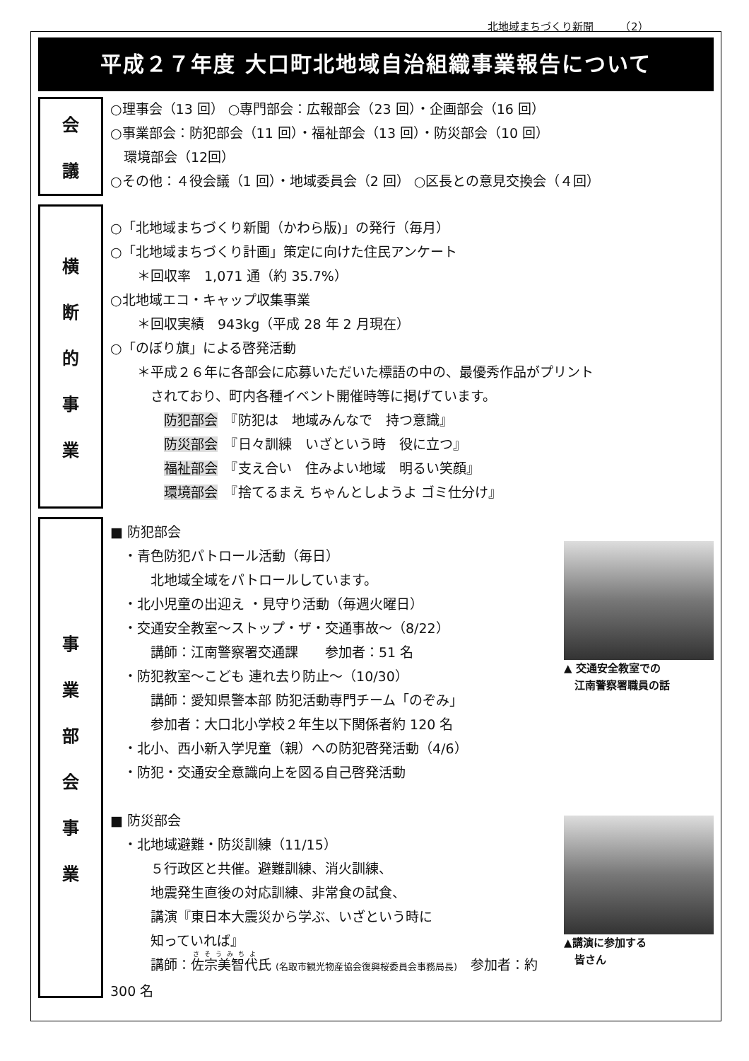北地域まちづくり新聞　　　（2）
平成２７年度 大口町北地域自治組織事業報告について
会議
○理事会（13 回） ○専門部会：広報部会（23 回）・企画部会（16 回）
○事業部会：防犯部会（11 回）・福祉部会（13 回）・防災部会（10 回）
　環境部会（12回）
○その他：４役会議（1 回）・地域委員会（2 回） ○区長との意見交換会（４回）
横断的事業
○「北地域まちづくり新聞（かわら版)」の発行（毎月）
○「北地域まちづくり計画」策定に向けた住民アンケート
　　＊回収率　1,071 通（約 35.7%）
○北地域エコ・キャップ収集事業
　　＊回収実績　943kg（平成 28 年 2 月現在）
○「のぼり旗」による啓発活動
　　＊平成２６年に各部会に応募いただいた標語の中の、最優秀作品がプリント
　　　されており、町内各種イベント開催時等に掲げています。
　　　　防犯部会　『防犯は　地域みんなで　持つ意識』
　　　　防災部会　『日々訓練　いざという時　役に立つ』
　　　　福祉部会　『支え合い　住みよい地域　明るい笑顔』
　　　　環境部会　『捨てるまえ ちゃんとしようよ ゴミ仕分け』
事業部会事業
▲ 交通安全教室での
　江南警察署職員の話
■ 防犯部会
　・青色防犯パトロール活動（毎日）
　　　北地域全域をパトロールしています。
　・北小児童の出迎え ・見守り活動（毎週火曜日）
　・交通安全教室～ストップ・ザ・交通事故～（8/22）
　　　講師：江南警察署交通課　　参加者：51 名
　・防犯教室～こども 連れ去り防止～（10/30）
　　　講師：愛知県警本部 防犯活動専門チーム「のぞみ」
　　　参加者：大口北小学校２年生以下関係者約 120 名
　・北小、西小新入学児童（親）への防犯啓発活動（4/6）
　・防犯・交通安全意識向上を図る自己啓発活動
▲講演に参加する
　皆さん
■ 防災部会
　・北地域避難・防災訓練（11/15）
　　　５行政区と共催。避難訓練、消火訓練、
　　　地震発生直後の対応訓練、非常食の試食、
　　　講演『東日本大震災から学ぶ、いざという時に
　　　知っていれば』
　　　講師：佐宗美智代氏 (名取市観光物産協会復興桜委員会事務局長)　参加者：約 300 名